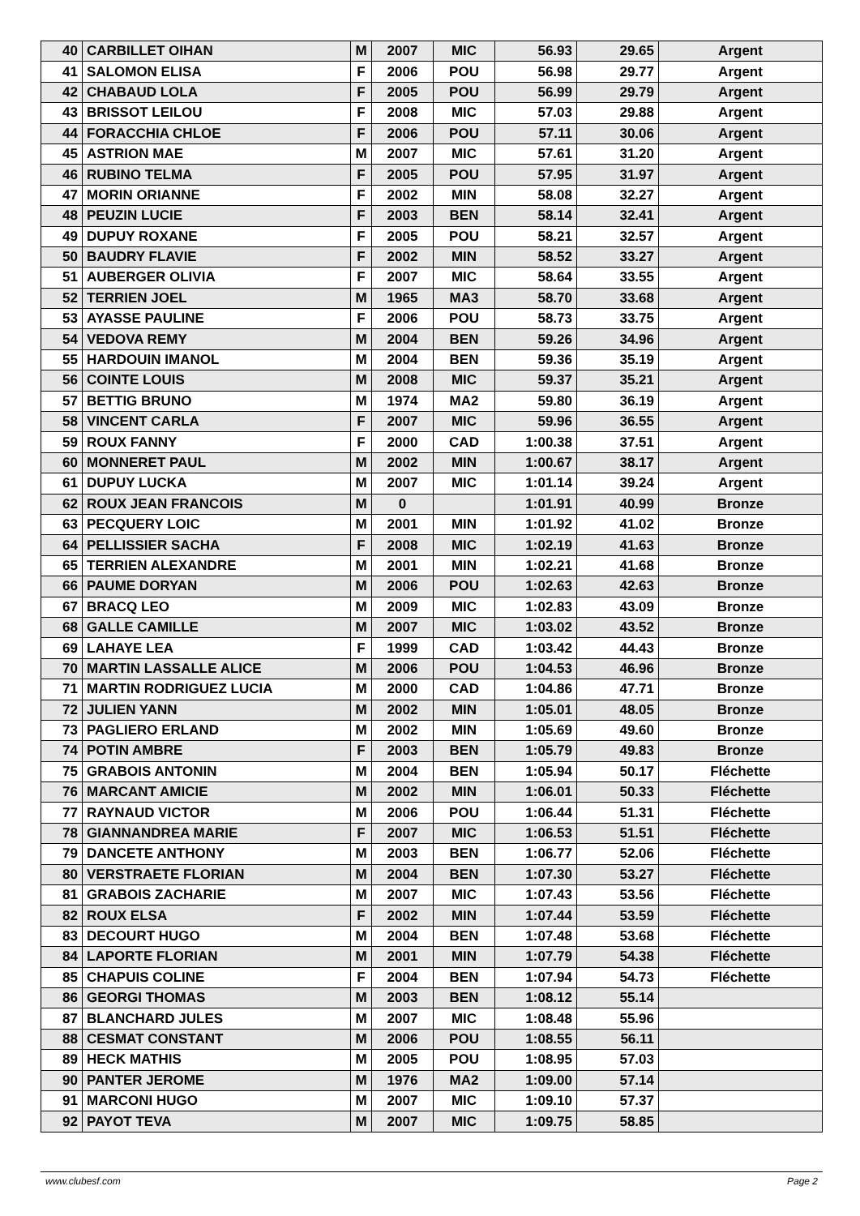| 40 | CARBILLET OIHAN | M | 2007 | MIC | 56.93 | 29.65 | Argent |
| 41 | SALOMON ELISA | F | 2006 | POU | 56.98 | 29.77 | Argent |
| 42 | CHABAUD LOLA | F | 2005 | POU | 56.99 | 29.79 | Argent |
| 43 | BRISSOT LEILOU | F | 2008 | MIC | 57.03 | 29.88 | Argent |
| 44 | FORACCHIA CHLOE | F | 2006 | POU | 57.11 | 30.06 | Argent |
| 45 | ASTRION MAE | M | 2007 | MIC | 57.61 | 31.20 | Argent |
| 46 | RUBINO TELMA | F | 2005 | POU | 57.95 | 31.97 | Argent |
| 47 | MORIN ORIANNE | F | 2002 | MIN | 58.08 | 32.27 | Argent |
| 48 | PEUZIN LUCIE | F | 2003 | BEN | 58.14 | 32.41 | Argent |
| 49 | DUPUY ROXANE | F | 2005 | POU | 58.21 | 32.57 | Argent |
| 50 | BAUDRY FLAVIE | F | 2002 | MIN | 58.52 | 33.27 | Argent |
| 51 | AUBERGER OLIVIA | F | 2007 | MIC | 58.64 | 33.55 | Argent |
| 52 | TERRIEN JOEL | M | 1965 | MA3 | 58.70 | 33.68 | Argent |
| 53 | AYASSE PAULINE | F | 2006 | POU | 58.73 | 33.75 | Argent |
| 54 | VEDOVA REMY | M | 2004 | BEN | 59.26 | 34.96 | Argent |
| 55 | HARDOUIN IMANOL | M | 2004 | BEN | 59.36 | 35.19 | Argent |
| 56 | COINTE LOUIS | M | 2008 | MIC | 59.37 | 35.21 | Argent |
| 57 | BETTIG BRUNO | M | 1974 | MA2 | 59.80 | 36.19 | Argent |
| 58 | VINCENT CARLA | F | 2007 | MIC | 59.96 | 36.55 | Argent |
| 59 | ROUX FANNY | F | 2000 | CAD | 1:00.38 | 37.51 | Argent |
| 60 | MONNERET PAUL | M | 2002 | MIN | 1:00.67 | 38.17 | Argent |
| 61 | DUPUY LUCKA | M | 2007 | MIC | 1:01.14 | 39.24 | Argent |
| 62 | ROUX JEAN FRANCOIS | M | 0 | | 1:01.91 | 40.99 | Bronze |
| 63 | PECQUERY LOIC | M | 2001 | MIN | 1:01.92 | 41.02 | Bronze |
| 64 | PELLISSIER SACHA | F | 2008 | MIC | 1:02.19 | 41.63 | Bronze |
| 65 | TERRIEN ALEXANDRE | M | 2001 | MIN | 1:02.21 | 41.68 | Bronze |
| 66 | PAUME DORYAN | M | 2006 | POU | 1:02.63 | 42.63 | Bronze |
| 67 | BRACQ LEO | M | 2009 | MIC | 1:02.83 | 43.09 | Bronze |
| 68 | GALLE CAMILLE | M | 2007 | MIC | 1:03.02 | 43.52 | Bronze |
| 69 | LAHAYE LEA | F | 1999 | CAD | 1:03.42 | 44.43 | Bronze |
| 70 | MARTIN LASSALLE ALICE | M | 2006 | POU | 1:04.53 | 46.96 | Bronze |
| 71 | MARTIN RODRIGUEZ LUCIA | M | 2000 | CAD | 1:04.86 | 47.71 | Bronze |
| 72 | JULIEN YANN | M | 2002 | MIN | 1:05.01 | 48.05 | Bronze |
| 73 | PAGLIERO ERLAND | M | 2002 | MIN | 1:05.69 | 49.60 | Bronze |
| 74 | POTIN AMBRE | F | 2003 | BEN | 1:05.79 | 49.83 | Bronze |
| 75 | GRABOIS ANTONIN | M | 2004 | BEN | 1:05.94 | 50.17 | Fléchette |
| 76 | MARCANT AMICIE | M | 2002 | MIN | 1:06.01 | 50.33 | Fléchette |
| 77 | RAYNAUD VICTOR | M | 2006 | POU | 1:06.44 | 51.31 | Fléchette |
| 78 | GIANNANDREA MARIE | F | 2007 | MIC | 1:06.53 | 51.51 | Fléchette |
| 79 | DANCETE ANTHONY | M | 2003 | BEN | 1:06.77 | 52.06 | Fléchette |
| 80 | VERSTRAETE FLORIAN | M | 2004 | BEN | 1:07.30 | 53.27 | Fléchette |
| 81 | GRABOIS ZACHARIE | M | 2007 | MIC | 1:07.43 | 53.56 | Fléchette |
| 82 | ROUX ELSA | F | 2002 | MIN | 1:07.44 | 53.59 | Fléchette |
| 83 | DECOURT HUGO | M | 2004 | BEN | 1:07.48 | 53.68 | Fléchette |
| 84 | LAPORTE FLORIAN | M | 2001 | MIN | 1:07.79 | 54.38 | Fléchette |
| 85 | CHAPUIS COLINE | F | 2004 | BEN | 1:07.94 | 54.73 | Fléchette |
| 86 | GEORGI THOMAS | M | 2003 | BEN | 1:08.12 | 55.14 | |
| 87 | BLANCHARD JULES | M | 2007 | MIC | 1:08.48 | 55.96 | |
| 88 | CESMAT CONSTANT | M | 2006 | POU | 1:08.55 | 56.11 | |
| 89 | HECK MATHIS | M | 2005 | POU | 1:08.95 | 57.03 | |
| 90 | PANTER JEROME | M | 1976 | MA2 | 1:09.00 | 57.14 | |
| 91 | MARCONI HUGO | M | 2007 | MIC | 1:09.10 | 57.37 | |
| 92 | PAYOT TEVA | M | 2007 | MIC | 1:09.75 | 58.85 | |
www.clubesf.com Page 2